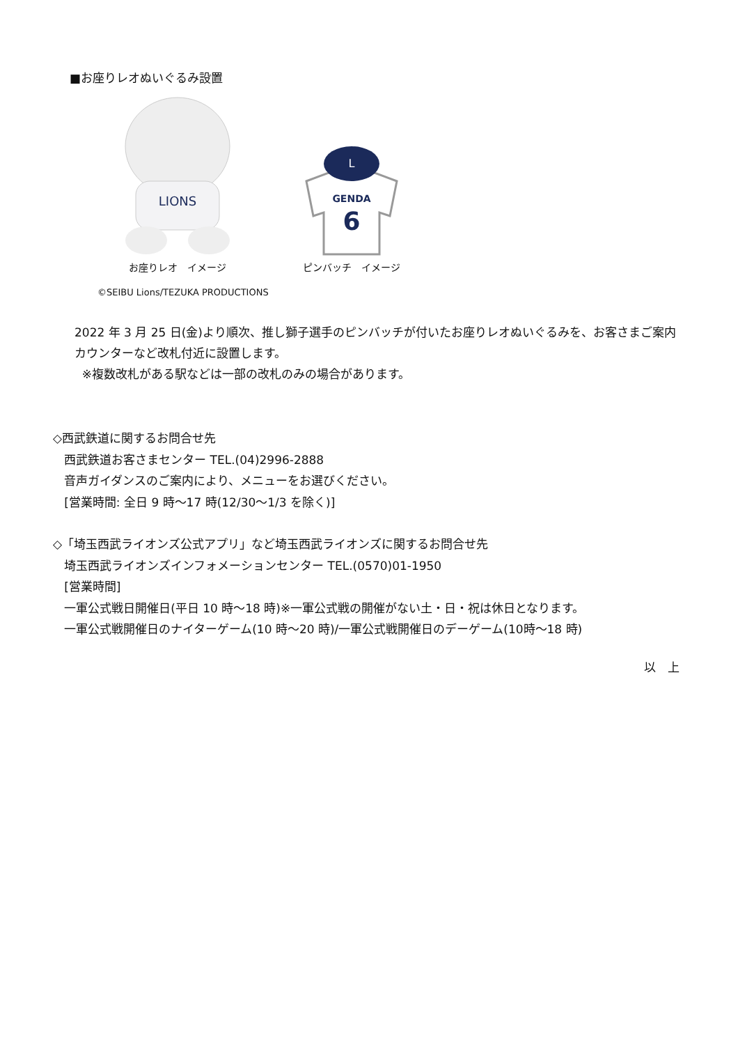■お座りレオぬいぐるみ設置
LIONS
お座りレオ　イメージ
L
GENDA
6
ピンバッチ　イメージ
©SEIBU Lions/TEZUKA PRODUCTIONS
2022 年 3 月 25 日(金)より順次、推し獅子選手のピンバッチが付いたお座りレオぬいぐるみを、お客さまご案内カウンターなど改札付近に設置します。
※複数改札がある駅などは一部の改札のみの場合があります。
◇西武鉄道に関するお問合せ先
西武鉄道お客さまセンター TEL.(04)2996-2888
音声ガイダンスのご案内により、メニューをお選びください。
[営業時間: 全日 9 時～17 時(12/30～1/3 を除く)]
◇「埼玉西武ライオンズ公式アプリ」など埼玉西武ライオンズに関するお問合せ先
埼玉西武ライオンズインフォメーションセンター TEL.(0570)01-1950
[営業時間]
一軍公式戦日開催日(平日 10 時～18 時)※一軍公式戦の開催がない土・日・祝は休日となります。
一軍公式戦開催日のナイターゲーム(10 時～20 時)/一軍公式戦開催日のデーゲーム(10時～18 時)
以　上